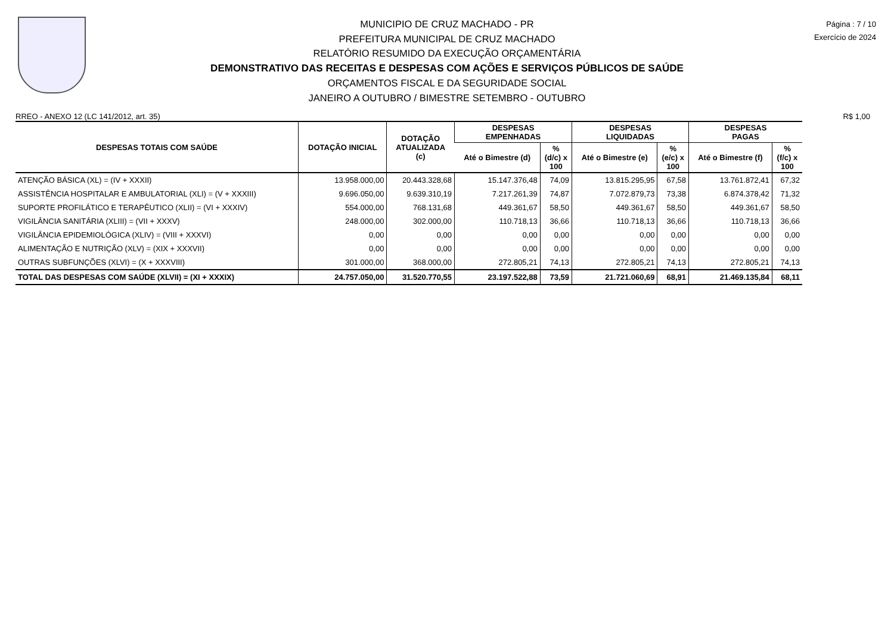MUNICIPIO DE CRUZ MACHADO - PR
PREFEITURA MUNICIPAL DE CRUZ MACHADO
RELATÓRIO RESUMIDO DA EXECUÇÃO ORÇAMENTÁRIA
DEMONSTRATIVO DAS RECEITAS E DESPESAS COM AÇÕES E SERVIÇOS PÚBLICOS DE SAÚDE
ORÇAMENTOS FISCAL E DA SEGURIDADE SOCIAL
JANEIRO A OUTUBRO / BIMESTRE SETEMBRO - OUTUBRO
Página : 7 / 10
Exercício de 2024
RREO - ANEXO 12 (LC 141/2012, art. 35) R$ 1,00
| DESPESAS TOTAIS COM SAÚDE | DOTAÇÃO INICIAL | DOTAÇÃO ATUALIZADA (c) | DESPESAS EMPENHADAS | | DESPESAS LIQUIDADAS | | DESPESAS PAGAS | |
| --- | --- | --- | --- | --- | --- | --- | --- | --- |
| | | | Até o Bimestre (d) | % (d/c) x 100 | Até o Bimestre (e) | % (e/c) x 100 | Até o Bimestre (f) | % (f/c) x 100 |
| ATENÇÃO BÁSICA (XL) = (IV + XXXII) | 13.958.000,00 | 20.443.328,68 | 15.147.376,48 | 74,09 | 13.815.295,95 | 67,58 | 13.761.872,41 | 67,32 |
| ASSISTÊNCIA HOSPITALAR E AMBULATORIAL (XLI) = (V + XXXIII) | 9.696.050,00 | 9.639.310,19 | 7.217.261,39 | 74,87 | 7.072.879,73 | 73,38 | 6.874.378,42 | 71,32 |
| SUPORTE PROFILÁTICO E TERAPÊUTICO (XLII) = (VI + XXXIV) | 554.000,00 | 768.131,68 | 449.361,67 | 58,50 | 449.361,67 | 58,50 | 449.361,67 | 58,50 |
| VIGILÂNCIA SANITÁRIA (XLIII) = (VII + XXXV) | 248.000,00 | 302.000,00 | 110.718,13 | 36,66 | 110.718,13 | 36,66 | 110.718,13 | 36,66 |
| VIGILÂNCIA EPIDEMIOLÓGICA (XLIV) = (VIII + XXXVI) | 0,00 | 0,00 | 0,00 | 0,00 | 0,00 | 0,00 | 0,00 | 0,00 |
| ALIMENTAÇÃO E NUTRIÇÃO (XLV) = (XIX + XXXVII) | 0,00 | 0,00 | 0,00 | 0,00 | 0,00 | 0,00 | 0,00 | 0,00 |
| OUTRAS SUBFUNÇÕES (XLVI) = (X + XXXVIII) | 301.000,00 | 368.000,00 | 272.805,21 | 74,13 | 272.805,21 | 74,13 | 272.805,21 | 74,13 |
| TOTAL DAS DESPESAS COM SAÚDE (XLVII) = (XI + XXXIX) | 24.757.050,00 | 31.520.770,55 | 23.197.522,88 | 73,59 | 21.721.060,69 | 68,91 | 21.469.135,84 | 68,11 |